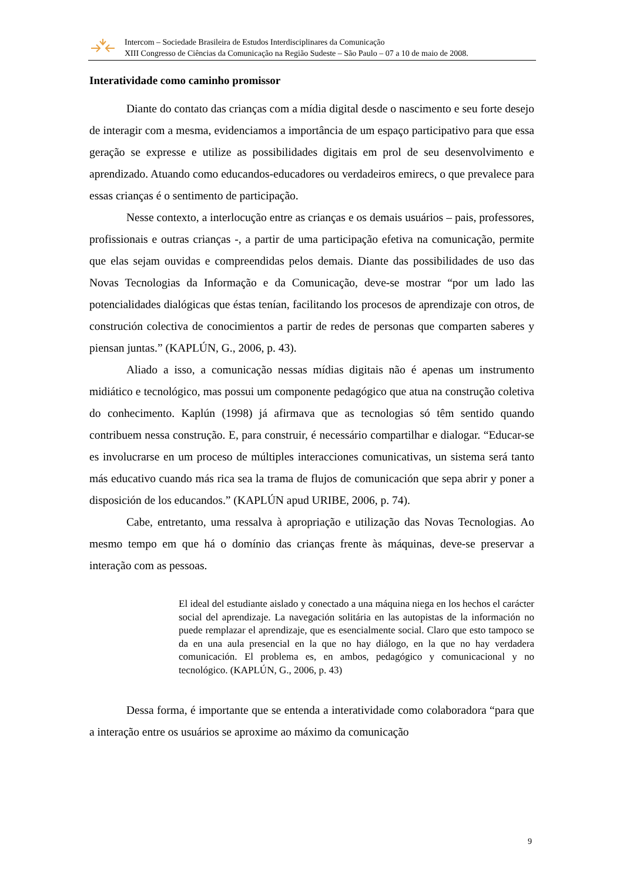Intercom – Sociedade Brasileira de Estudos Interdisciplinares da Comunicação
XIII Congresso de Ciências da Comunicação na Região Sudeste – São Paulo – 07 a 10 de maio de 2008.
Interatividade como caminho promissor
Diante do contato das crianças com a mídia digital desde o nascimento e seu forte desejo de interagir com a mesma, evidenciamos a importância de um espaço participativo para que essa geração se expresse e utilize as possibilidades digitais em prol de seu desenvolvimento e aprendizado. Atuando como educandos-educadores ou verdadeiros emirecs, o que prevalece para essas crianças é o sentimento de participação.
Nesse contexto, a interlocução entre as crianças e os demais usuários – pais, professores, profissionais e outras crianças -, a partir de uma participação efetiva na comunicação, permite que elas sejam ouvidas e compreendidas pelos demais. Diante das possibilidades de uso das Novas Tecnologias da Informação e da Comunicação, deve-se mostrar “por um lado las potencialidades dialógicas que éstas tenían, facilitando los procesos de aprendizaje con otros, de construción colectiva de conocimientos a partir de redes de personas que comparten saberes y piensan juntas.” (KAPLÚN, G., 2006, p. 43).
Aliado a isso, a comunicação nessas mídias digitais não é apenas um instrumento midiático e tecnológico, mas possui um componente pedagógico que atua na construção coletiva do conhecimento. Kaplún (1998) já afirmava que as tecnologias só têm sentido quando contribuem nessa construção. E, para construir, é necessário compartilhar e dialogar. “Educar-se es involucrarse en um proceso de múltiples interacciones comunicativas, un sistema será tanto más educativo cuando más rica sea la trama de flujos de comunicación que sepa abrir y poner a disposición de los educandos.” (KAPLÚN apud URIBE, 2006, p. 74).
Cabe, entretanto, uma ressalva à apropriação e utilização das Novas Tecnologias. Ao mesmo tempo em que há o domínio das crianças frente às máquinas, deve-se preservar a interação com as pessoas.
El ideal del estudiante aislado y conectado a una máquina niega en los hechos el carácter social del aprendizaje. La navegación solitária en las autopistas de la información no puede remplazar el aprendizaje, que es esencialmente social. Claro que esto tampoco se da en una aula presencial en la que no hay diálogo, en la que no hay verdadera comunicación. El problema es, en ambos, pedagógico y comunicacional y no tecnológico. (KAPLÚN, G., 2006, p. 43)
Dessa forma, é importante que se entenda a interatividade como colaboradora “para que a interação entre os usuários se aproxime ao máximo da comunicação
9